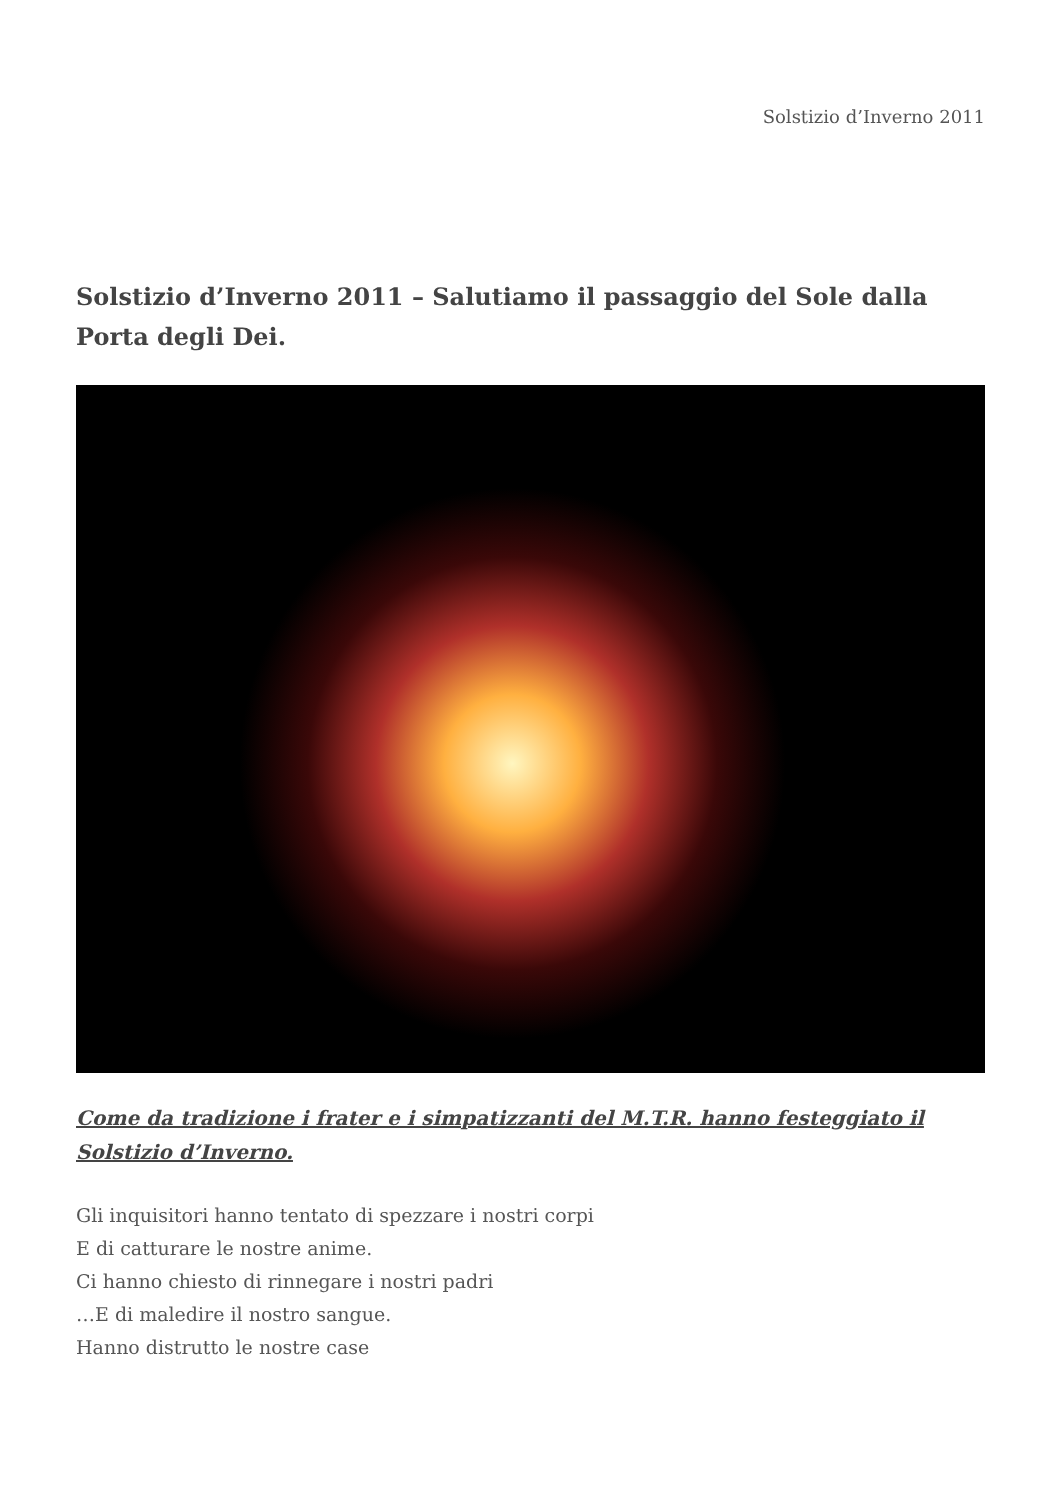Solstizio d’Inverno 2011
Solstizio d’Inverno 2011 – Salutiamo il passaggio del Sole dalla Porta degli Dei.
Come da tradizione i frater e i simpatizzanti del M.T.R. hanno festeggiato il Solstizio d’Inverno.
Gli inquisitori hanno tentato di spezzare i nostri corpi
E di catturare le nostre anime.
Ci hanno chiesto di rinnegare i nostri padri
…E di maledire il nostro sangue.
Hanno distrutto le nostre case